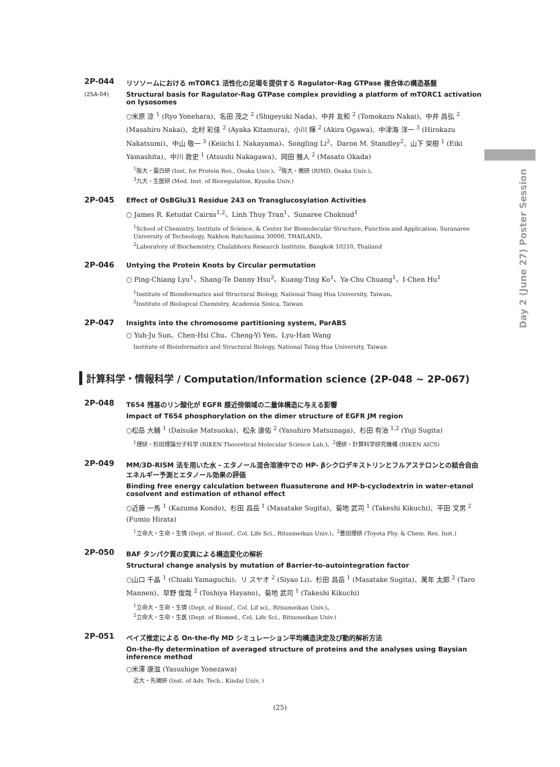Day 2 (June 27) Poster Session
2P-044
(2SA-04)
リソソームにおける mTORC1 活性化の足場を提供する Ragulator-Rag GTPase 複合体の構造基盤
Structural basis for Ragulator-Rag GTPase complex providing a platform of mTORC1 activation on lysosomes
○米原 涼 <sup>1</sup> (Ryo Yonehara)、名田 茂之 <sup>2</sup> (Shigeyuki Nada)、中井 友和 <sup>2</sup> (Tomokazu Nakai)、中井 昌弘 <sup>2</sup> (Masahiro Nakai)、北村 彩佳 <sup>2</sup> (Ayaka Kitamura)、小川 輝 <sup>2</sup> (Akira Ogawa)、中津海 洋一 <sup>3</sup> (Hirokazu Nakatsumi)、中山 敬一 <sup>3</sup> (Keiichi I. Nakayama)、Songling Li<sup>2</sup>、Daron M. Standley<sup>2</sup>、山下 栄樹 <sup>1</sup> (Eiki Yamashita)、中川 敦史 <sup>1</sup> (Atsushi Nakagawa)、岡田 雅人 <sup>2</sup> (Masato Okada)
<sup>1</sup> 阪大・蛋白研 (Inst. for Protein Res., Osaka Univ.)、<sup>2</sup>阪大・微研 (RIMD, Osaka Univ.)、
<sup>3</sup> 九大・生医研 (Med. Inst. of Bioregulation, Kyushu Univ.)
2P-045
Effect of OsBGlu31 Residue 243 on Transglucosylation Activities
○ James R. Ketudat Cairns<sup>1,2</sup>、Linh Thuy Tran<sup>1</sup>、Sunaree Choknud<sup>1</sup>
<sup>1</sup> School of Chemistry, Institute of Science, & Center for Biomolecular Structure, Function and Application, Suranaree University of Technology, Nakhon Ratchasima 30000, THAILAND、
<sup>2</sup> Laboratory of Biochemistry, Chulabhorn Research Institute, Bangkok 10210, Thailand
2P-046
Untying the Protein Knots by Circular permutation
○ Ping-Chiang Lyu<sup>1</sup>、Shang-Te Danny Hsu<sup>2</sup>、Kuang-Ting Ko<sup>1</sup>、Ya-Chu Chuang<sup>1</sup>、I-Chen Hu<sup>1</sup>
<sup>1</sup> Institute of Bioinformatics and Structural Biology, National Tsing Hua University, Taiwan、
<sup>2</sup> Institute of Biological Chemistry, Academia Sinica, Taiwan
2P-047
Insights into the chromosome partitioning system, ParABS
○ Yuh-Ju Sun、Chen-Hsi Chu、Cheng-Yi Yen、Lyu-Han Wang
Institute of Bioinformatics and Structural Biology, National Tsing Hua University, Taiwan
計算科学・情報科学 / Computation/Information science (2P-048 ~ 2P-067)
2P-048
T654 残基のリン酸化が EGFR 膜近傍領域の二量体構造に与える影響
Impact of T654 phosphorylation on the dimer structure of EGFR JM region
○松岳 大輔 <sup>1</sup> (Daisuke Matsuoka)、松永 康佑 <sup>2</sup> (Yasuhiro Matsunaga)、杉田 有治 <sup>1,2</sup> (Yuji Sugita)
<sup>1</sup> 理研・杉田理論分子科学 (RIKEN Theoretical Molecular Science Lab.)、<sup>2</sup>理研・計算科学研究機構 (RIKEN AICS)
2P-049
MM/3D-RISM 法を用いた水 - エタノール混合溶液中での HP- βシクロデキストリンとフルアステロンとの結合自由エネルギー予測とエタノール効果の評価
Binding free energy calculation between fluasuterone and HP-b-cyclodextrin in water-etanol cosolvent and estimation of ethanol effect
○近藤 一馬 <sup>1</sup> (Kazuma Kondo)、杉田 昌岳 <sup>1</sup> (Masatake Sugita)、菊地 武司 <sup>1</sup> (Takeshi Kikuchi)、平田 文男 <sup>2</sup> (Fumio Hirata)
<sup>1</sup> 立命大・生命・生情 (Dept. of Bioinf., Col. Life Sci., Ritsumeikan Univ.)、<sup>2</sup>豊田理研 (Toyota Phy. & Chem. Res. Inst.)
2P-050
BAF タンパク質の変異による構造変化の解析
Structural change analysis by mutation of Barrier-to-autointegration factor
○山口 千晶 <sup>1</sup> (Chiaki Yamaguchi)、リ スヤオ <sup>2</sup> (Siyao Li)、杉田 昌岳 <sup>1</sup> (Masatake Sugita)、萬年 太郎 <sup>2</sup> (Taro Mannen)、早野 俊哉 <sup>2</sup> (Toshiya Hayano)、菊地 武司 <sup>1</sup> (Takeshi Kikuchi)
<sup>1</sup> 立命大・生命・生情 (Dept. of Bioinf., Col. Lif sci., Ritsumeikan Univ.)、
<sup>2</sup> 立命大・生命・生医 (Dept. of Biomed., Col. Life Sci., Ritsumeikan Univ.)
2P-051
ベイズ推定による On-the-fly MD シミュレーション平均構造決定及び動的解析方法
On-the-fly determination of averaged structure of proteins and the analyses using Baysian inference method
○米澤 康滋 (Yasushige Yonezawa)
近大・先端研 (Inst. of Adv. Tech., Kindai Univ. )
(25)